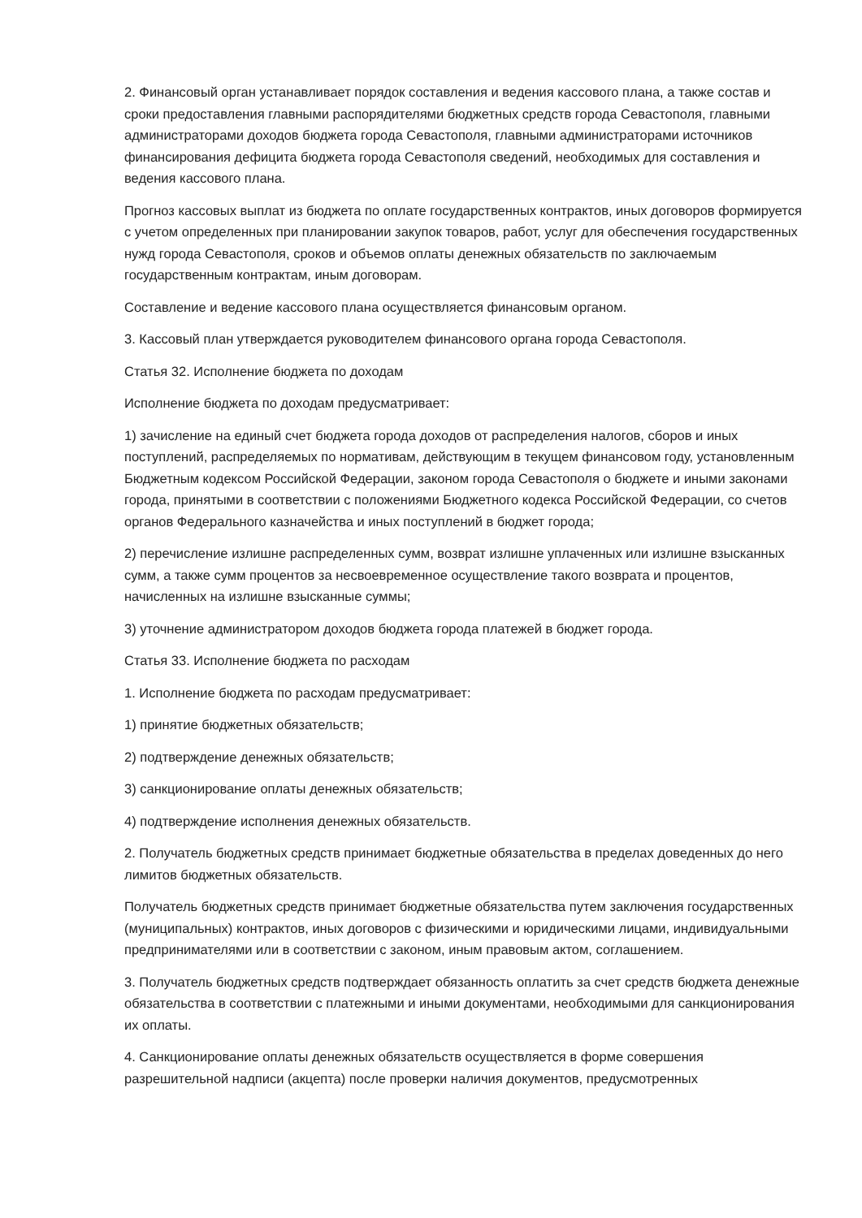2. Финансовый орган устанавливает порядок составления и ведения кассового плана, а также состав и сроки предоставления главными распорядителями бюджетных средств города Севастополя, главными администраторами доходов бюджета города Севастополя, главными администраторами источников финансирования дефицита бюджета города Севастополя сведений, необходимых для составления и ведения кассового плана.
Прогноз кассовых выплат из бюджета по оплате государственных контрактов, иных договоров формируется с учетом определенных при планировании закупок товаров, работ, услуг для обеспечения государственных нужд города Севастополя, сроков и объемов оплаты денежных обязательств по заключаемым государственным контрактам, иным договорам.
Составление и ведение кассового плана осуществляется финансовым органом.
3. Кассовый план утверждается руководителем финансового органа города Севастополя.
Статья 32. Исполнение бюджета по доходам
Исполнение бюджета по доходам предусматривает:
1) зачисление на единый счет бюджета города доходов от распределения налогов, сборов и иных поступлений, распределяемых по нормативам, действующим в текущем финансовом году, установленным Бюджетным кодексом Российской Федерации, законом города Севастополя о бюджете и иными законами города, принятыми в соответствии с положениями Бюджетного кодекса Российской Федерации, со счетов органов Федерального казначейства и иных поступлений в бюджет города;
2) перечисление излишне распределенных сумм, возврат излишне уплаченных или излишне взысканных сумм, а также сумм процентов за несвоевременное осуществление такого возврата и процентов, начисленных на излишне взысканные суммы;
3) уточнение администратором доходов бюджета города платежей в бюджет города.
Статья 33. Исполнение бюджета по расходам
1. Исполнение бюджета по расходам предусматривает:
1) принятие бюджетных обязательств;
2) подтверждение денежных обязательств;
3) санкционирование оплаты денежных обязательств;
4) подтверждение исполнения денежных обязательств.
2. Получатель бюджетных средств принимает бюджетные обязательства в пределах доведенных до него лимитов бюджетных обязательств.
Получатель бюджетных средств принимает бюджетные обязательства путем заключения государственных (муниципальных) контрактов, иных договоров с физическими и юридическими лицами, индивидуальными предпринимателями или в соответствии с законом, иным правовым актом, соглашением.
3. Получатель бюджетных средств подтверждает обязанность оплатить за счет средств бюджета денежные обязательства в соответствии с платежными и иными документами, необходимыми для санкционирования их оплаты.
4. Санкционирование оплаты денежных обязательств осуществляется в форме совершения разрешительной надписи (акцепта) после проверки наличия документов, предусмотренных